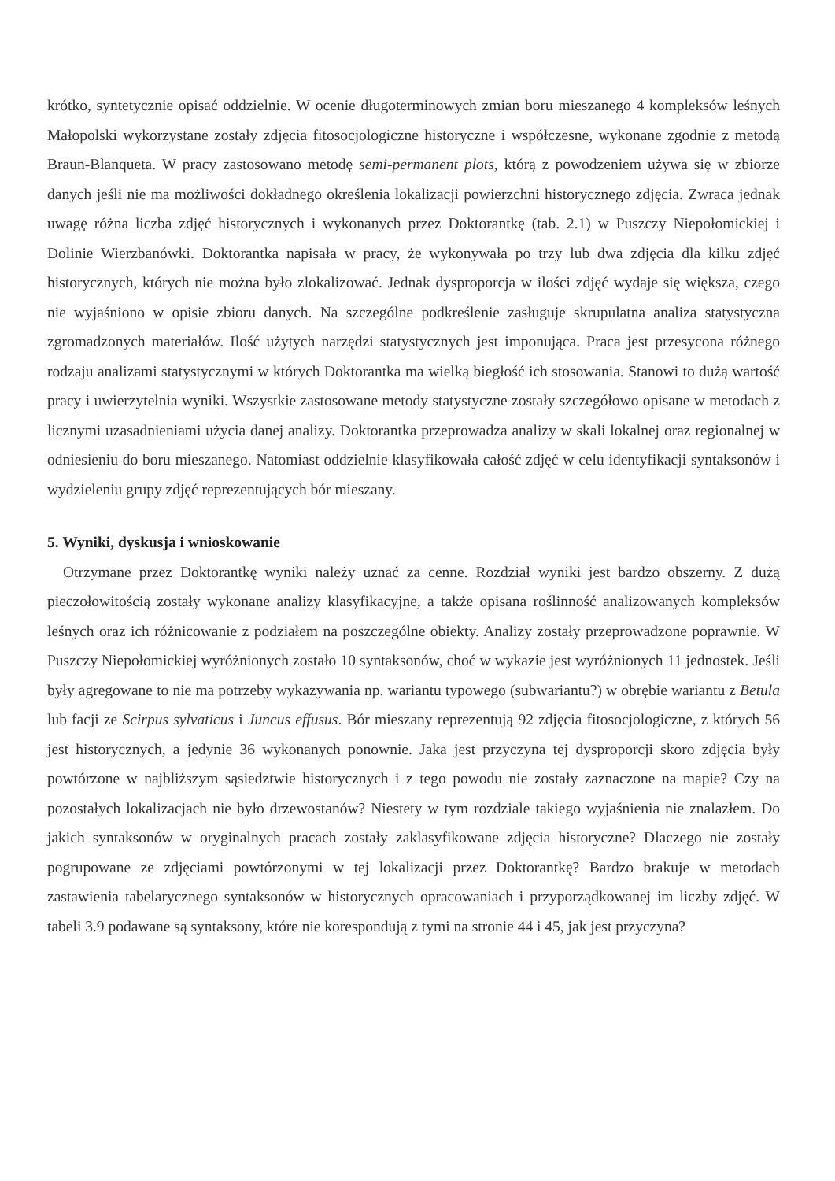krótko, syntetycznie opisać oddzielnie. W ocenie długoterminowych zmian boru mieszanego 4 kompleksów leśnych Małopolski wykorzystane zostały zdjęcia fitosocjologiczne historyczne i współczesne, wykonane zgodnie z metodą Braun-Blanqueta. W pracy zastosowano metodę semi-permanent plots, którą z powodzeniem używa się w zbiorze danych jeśli nie ma możliwości dokładnego określenia lokalizacji powierzchni historycznego zdjęcia. Zwraca jednak uwagę różna liczba zdjęć historycznych i wykonanych przez Doktorantkę (tab. 2.1) w Puszczy Niepołomickiej i Dolinie Wierzbanówki. Doktorantka napisała w pracy, że wykonywała po trzy lub dwa zdjęcia dla kilku zdjęć historycznych, których nie można było zlokalizować. Jednak dysproporcja w ilości zdjęć wydaje się większa, czego nie wyjaśniono w opisie zbioru danych. Na szczególne podkreślenie zasługuje skrupulatna analiza statystyczna zgromadzonych materiałów. Ilość użytych narzędzi statystycznych jest imponująca. Praca jest przesycona różnego rodzaju analizami statystycznymi w których Doktorantka ma wielką biegłość ich stosowania. Stanowi to dużą wartość pracy i uwierzytelnia wyniki. Wszystkie zastosowane metody statystyczne zostały szczegółowo opisane w metodach z licznymi uzasadnieniami użycia danej analizy. Doktorantka przeprowadza analizy w skali lokalnej oraz regionalnej w odniesieniu do boru mieszanego. Natomiast oddzielnie klasyfikowała całość zdjęć w celu identyfikacji syntaksonów i wydzieleniu grupy zdjęć reprezentujących bór mieszany.
5. Wyniki, dyskusja i wnioskowanie
Otrzymane przez Doktorantkę wyniki należy uznać za cenne. Rozdział wyniki jest bardzo obszerny. Z dużą pieczołowitością zostały wykonane analizy klasyfikacyjne, a także opisana roślinność analizowanych kompleksów leśnych oraz ich różnicowanie z podziałem na poszczególne obiekty. Analizy zostały przeprowadzone poprawnie. W Puszczy Niepołomickiej wyróżnionych zostało 10 syntaksonów, choć w wykazie jest wyróżnionych 11 jednostek. Jeśli były agregowane to nie ma potrzeby wykazywania np. wariantu typowego (subwariantu?) w obrębie wariantu z Betula lub facji ze Scirpus sylvaticus i Juncus effusus. Bór mieszany reprezentują 92 zdjęcia fitosocjologiczne, z których 56 jest historycznych, a jedynie 36 wykonanych ponownie. Jaka jest przyczyna tej dysproporcji skoro zdjęcia były powtórzone w najbliższym sąsiedztwie historycznych i z tego powodu nie zostały zaznaczone na mapie? Czy na pozostałych lokalizacjach nie było drzewostanów? Niestety w tym rozdziale takiego wyjaśnienia nie znalazłem. Do jakich syntaksonów w oryginalnych pracach zostały zaklasyfikowane zdjęcia historyczne? Dlaczego nie zostały pogrupowane ze zdjęciami powtórzonymi w tej lokalizacji przez Doktorantkę? Bardzo brakuje w metodach zastawienia tabelarycznego syntaksonów w historycznych opracowaniach i przyporządkowanej im liczby zdjęć. W tabeli 3.9 podawane są syntaksony, które nie korespondują z tymi na stronie 44 i 45, jak jest przyczyna?